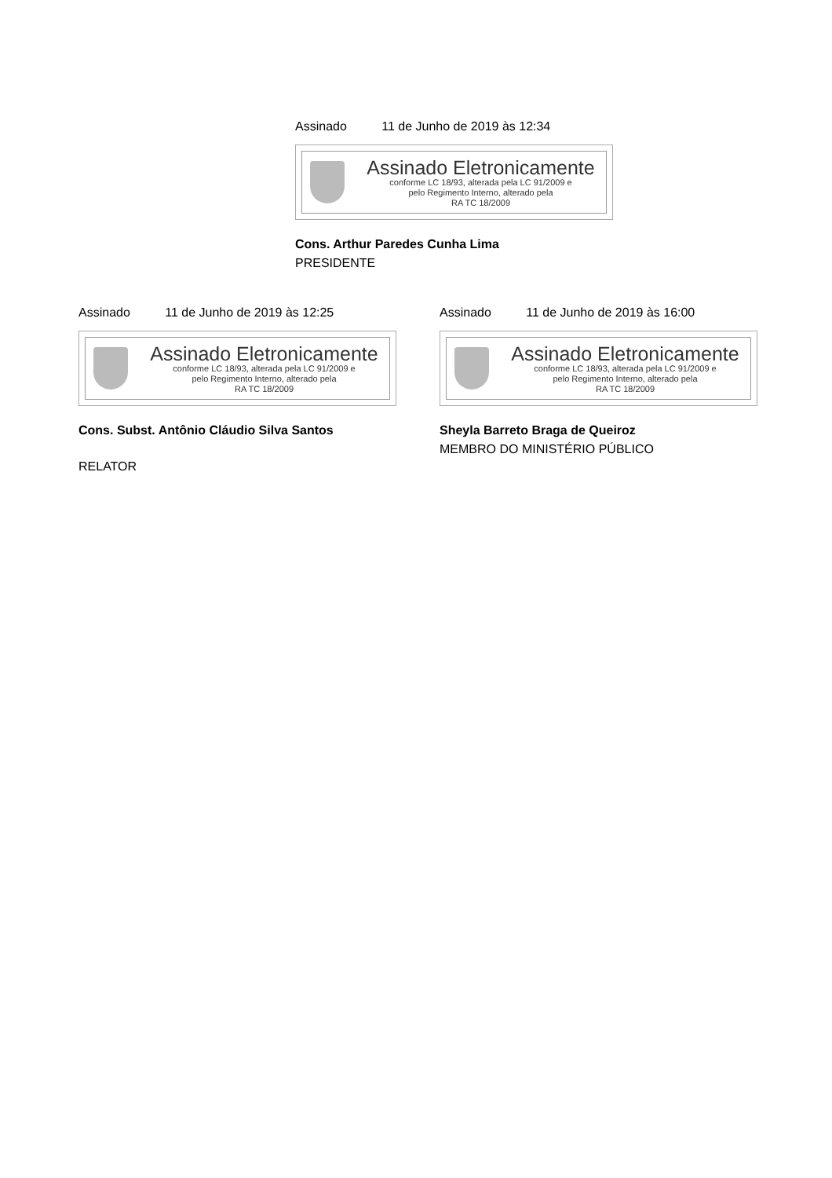Assinado 11 de Junho de 2019 às 12:34
Assinado Eletronicamente
conforme LC 18/93, alterada pela LC 91/2009 e
pelo Regimento Interno, alterado pela
RA TC 18/2009
Cons. Arthur Paredes Cunha Lima
PRESIDENTE
Assinado 11 de Junho de 2019 às 12:25
Assinado Eletronicamente
conforme LC 18/93, alterada pela LC 91/2009 e
pelo Regimento Interno, alterado pela
RA TC 18/2009
Cons. Subst. Antônio Cláudio Silva Santos
RELATOR
Assinado 11 de Junho de 2019 às 16:00
Assinado Eletronicamente
conforme LC 18/93, alterada pela LC 91/2009 e
pelo Regimento Interno, alterado pela
RA TC 18/2009
Sheyla Barreto Braga de Queiroz
MEMBRO DO MINISTÉRIO PÚBLICO